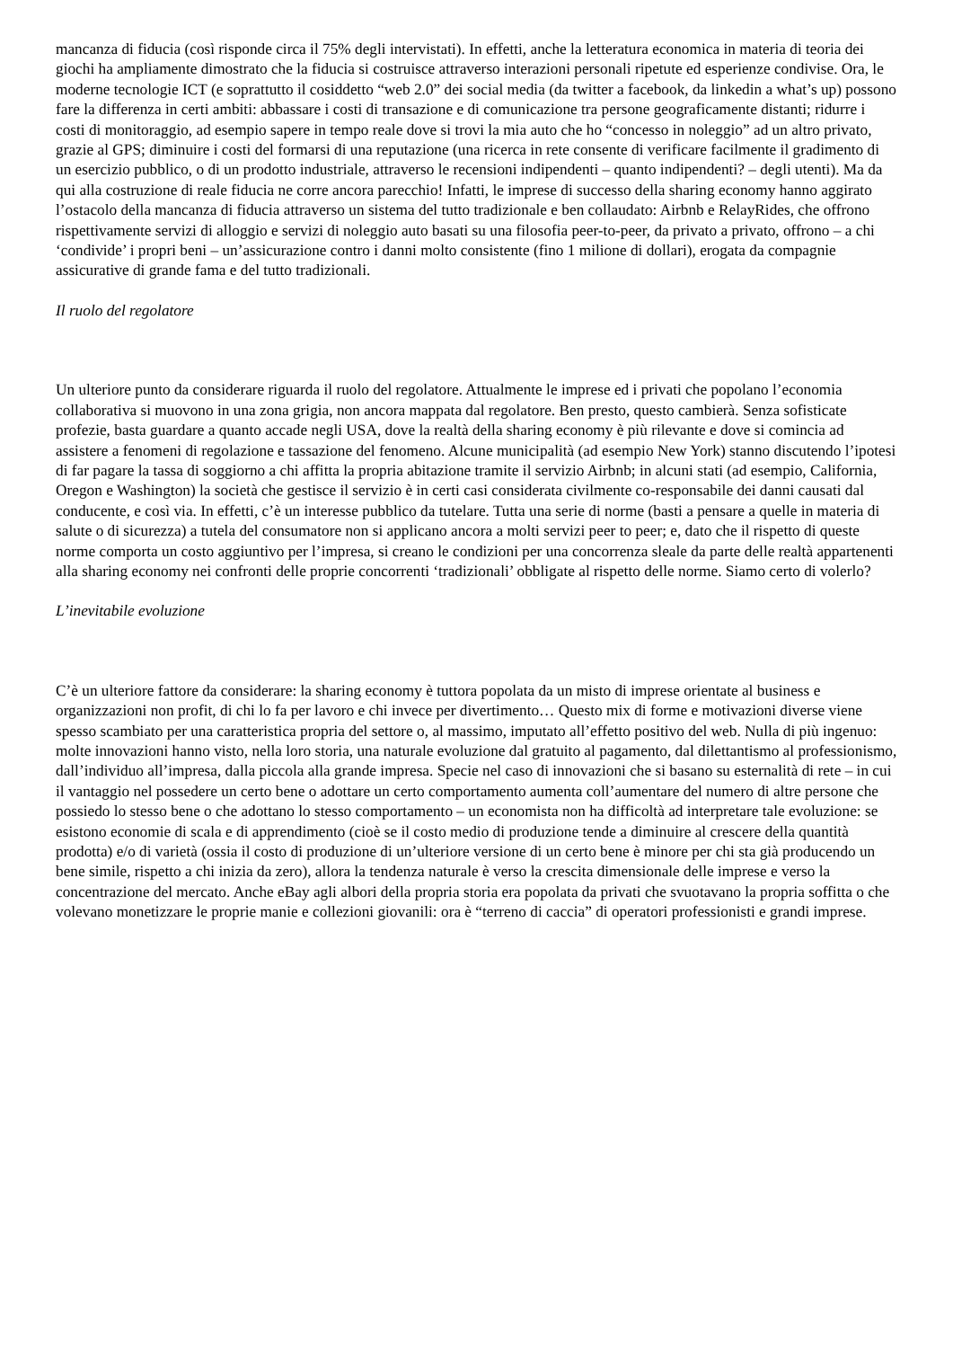mancanza di fiducia (così risponde circa il 75% degli intervistati). In effetti, anche la letteratura economica in materia di teoria dei giochi ha ampliamente dimostrato che la fiducia si costruisce attraverso interazioni personali ripetute ed esperienze condivise. Ora, le moderne tecnologie ICT (e soprattutto il cosiddetto “web 2.0” dei social media (da twitter a facebook, da linkedin a what’s up) possono fare la differenza in certi ambiti: abbassare i costi di transazione e di comunicazione tra persone geograficamente distanti; ridurre i costi di monitoraggio, ad esempio sapere in tempo reale dove si trovi la mia auto che ho “concesso in noleggio” ad un altro privato, grazie al GPS; diminuire i costi del formarsi di una reputazione (una ricerca in rete consente di verificare facilmente il gradimento di un esercizio pubblico, o di un prodotto industriale, attraverso le recensioni indipendenti – quanto indipendenti? – degli utenti). Ma da qui alla costruzione di reale fiducia ne corre ancora parecchio! Infatti, le imprese di successo della sharing economy hanno aggirato l’ostacolo della mancanza di fiducia attraverso un sistema del tutto tradizionale e ben collaudato: Airbnb e RelayRides, che offrono rispettivamente servizi di alloggio e servizi di noleggio auto basati su una filosofia peer-to-peer, da privato a privato, offrono – a chi ‘condivide’ i propri beni – un’assicurazione contro i danni molto consistente (fino 1 milione di dollari), erogata da compagnie assicurative di grande fama e del tutto tradizionali.
Il ruolo del regolatore
Un ulteriore punto da considerare riguarda il ruolo del regolatore. Attualmente le imprese ed i privati che popolano l’economia collaborativa si muovono in una zona grigia, non ancora mappata dal regolatore. Ben presto, questo cambierà. Senza sofisticate profezie, basta guardare a quanto accade negli USA, dove la realtà della sharing economy è più rilevante e dove si comincia ad assistere a fenomeni di regolazione e tassazione del fenomeno. Alcune municipalità (ad esempio New York) stanno discutendo l’ipotesi di far pagare la tassa di soggiorno a chi affitta la propria abitazione tramite il servizio Airbnb; in alcuni stati (ad esempio, California, Oregon e Washington) la società che gestisce il servizio è in certi casi considerata civilmente co-responsabile dei danni causati dal conducente, e così via. In effetti, c’è un interesse pubblico da tutelare. Tutta una serie di norme (basti a pensare a quelle in materia di salute o di sicurezza) a tutela del consumatore non si applicano ancora a molti servizi peer to peer; e, dato che il rispetto di queste norme comporta un costo aggiuntivo per l’impresa, si creano le condizioni per una concorrenza sleale da parte delle realtà appartenenti alla sharing economy nei confronti delle proprie concorrenti ‘tradizionali’ obbligate al rispetto delle norme. Siamo certo di volerlo?
L’inevitabile evoluzione
C’è un ulteriore fattore da considerare: la sharing economy è tuttora popolata da un misto di imprese orientate al business e organizzazioni non profit, di chi lo fa per lavoro e chi invece per divertimento… Questo mix di forme e motivazioni diverse viene spesso scambiato per una caratteristica propria del settore o, al massimo, imputato all’effetto positivo del web. Nulla di più ingenuo: molte innovazioni hanno visto, nella loro storia, una naturale evoluzione dal gratuito al pagamento, dal dilettantismo al professionismo, dall’individuo all’impresa, dalla piccola alla grande impresa. Specie nel caso di innovazioni che si basano su esternalità di rete – in cui il vantaggio nel possedere un certo bene o adottare un certo comportamento aumenta coll’aumentare del numero di altre persone che possiedo lo stesso bene o che adottano lo stesso comportamento – un economista non ha difficoltà ad interpretare tale evoluzione: se esistono economie di scala e di apprendimento (cioè se il costo medio di produzione tende a diminuire al crescere della quantità prodotta) e/o di varietà (ossia il costo di produzione di un’ulteriore versione di un certo bene è minore per chi sta già producendo un bene simile, rispetto a chi inizia da zero), allora la tendenza naturale è verso la crescita dimensionale delle imprese e verso la concentrazione del mercato. Anche eBay agli albori della propria storia era popolata da privati che svuotavano la propria soffitta o che volevano monetizzare le proprie manie e collezioni giovanili: ora è “terreno di caccia” di operatori professionisti e grandi imprese.